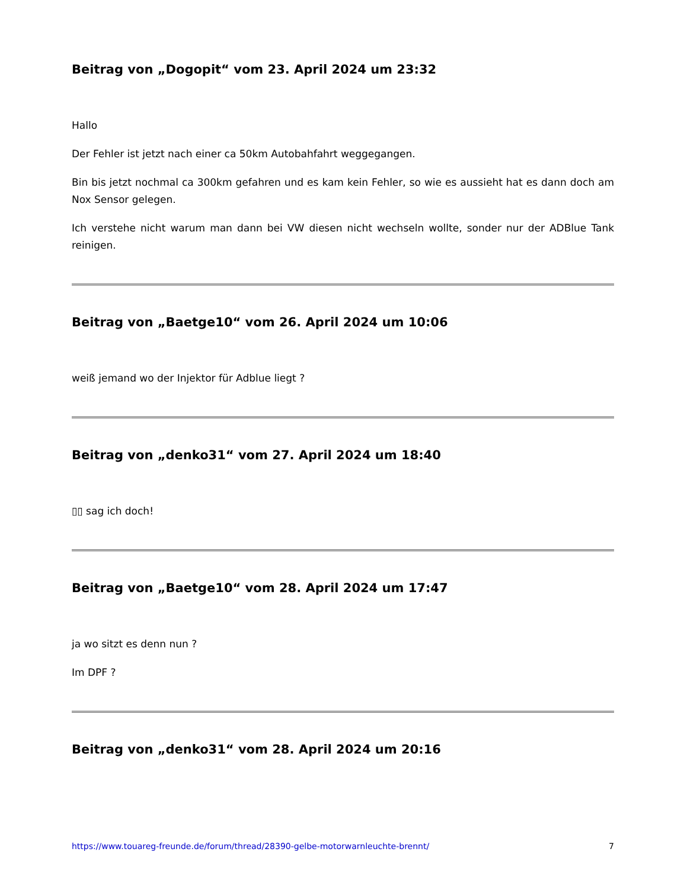Beitrag von „Dogopit“ vom 23. April 2024 um 23:32
Hallo
Der Fehler ist jetzt nach einer ca 50km Autobahfahrt weggegangen.
Bin bis jetzt nochmal ca 300km gefahren und es kam kein Fehler, so wie es aussieht hat es dann doch am Nox Sensor gelegen.
Ich verstehe nicht warum man dann bei VW diesen nicht wechseln wollte, sonder nur der ADBlue Tank reinigen.
Beitrag von „Baetge10“ vom 26. April 2024 um 10:06
weiß jemand wo der Injektor für Adblue liegt ?
Beitrag von „denko31“ vom 27. April 2024 um 18:40
▯▯ sag ich doch!
Beitrag von „Baetge10“ vom 28. April 2024 um 17:47
ja wo sitzt es denn nun ?
Im DPF ?
Beitrag von „denko31“ vom 28. April 2024 um 20:16
https://www.touareg-freunde.de/forum/thread/28390-gelbe-motorwarnleuchte-brennt/ 7